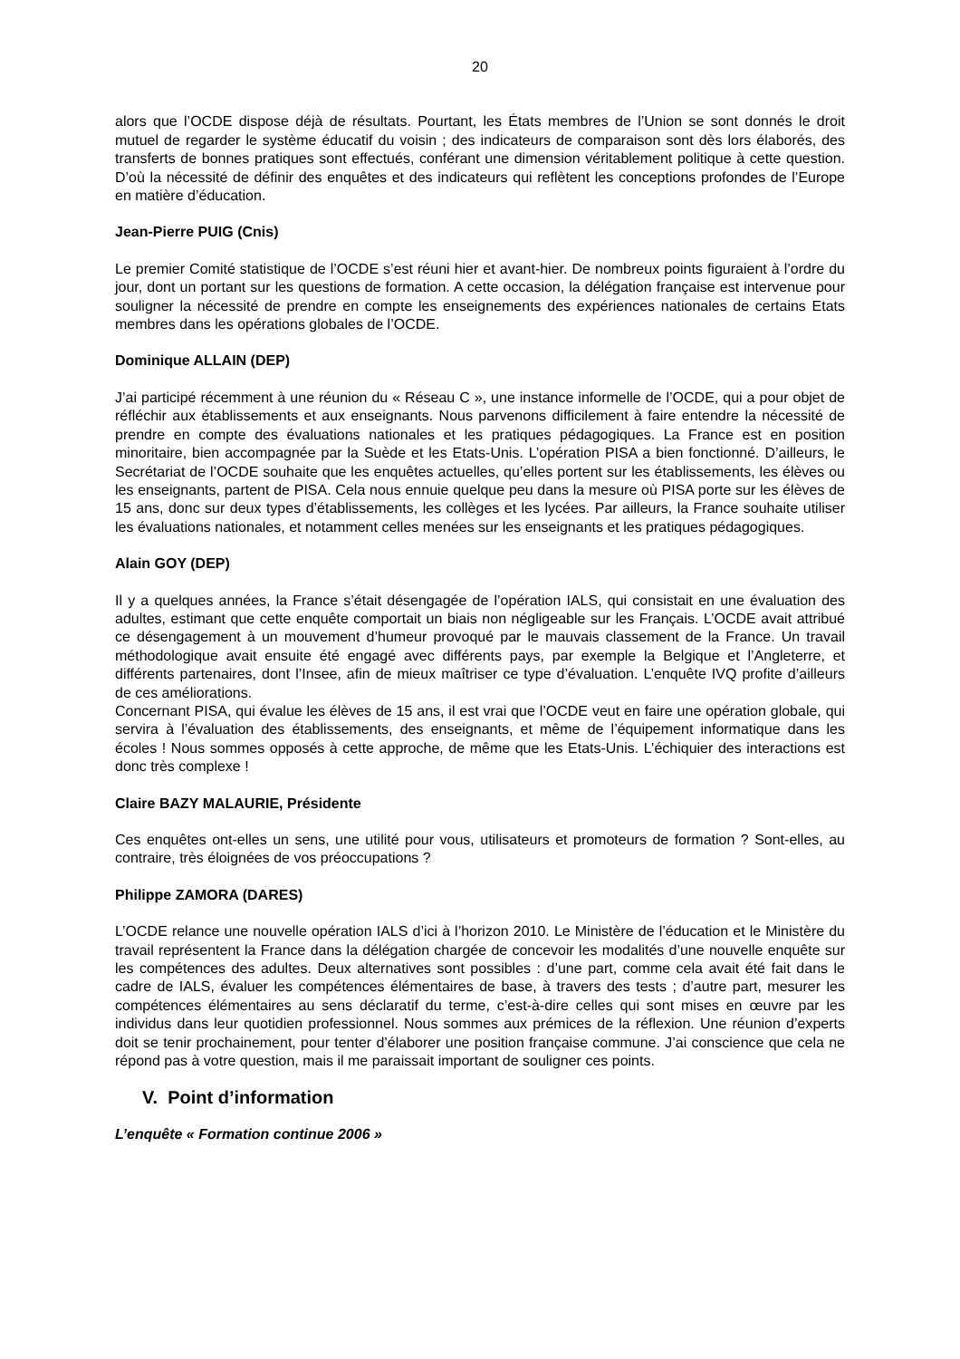20
alors que l’OCDE dispose déjà de résultats. Pourtant, les États membres de l’Union se sont donnés le droit mutuel de regarder le système éducatif du voisin ; des indicateurs de comparaison sont dès lors élaborés, des transferts de bonnes pratiques sont effectués, conférant une dimension véritablement politique à cette question. D’où la nécessité de définir des enquêtes et des indicateurs qui reflètent les conceptions profondes de l’Europe en matière d’éducation.
Jean-Pierre PUIG (Cnis)
Le premier Comité statistique de l’OCDE s’est réuni hier et avant-hier. De nombreux points figuraient à l’ordre du jour, dont un portant sur les questions de formation. A cette occasion, la délégation française est intervenue pour souligner la nécessité de prendre en compte les enseignements des expériences nationales de certains Etats membres dans les opérations globales de l’OCDE.
Dominique ALLAIN (DEP)
J’ai participé récemment à une réunion du « Réseau C », une instance informelle de l’OCDE, qui a pour objet de réfléchir aux établissements et aux enseignants. Nous parvenons difficilement à faire entendre la nécessité de prendre en compte des évaluations nationales et les pratiques pédagogiques. La France est en position minoritaire, bien accompagnée par la Suède et les Etats-Unis. L’opération PISA a bien fonctionné. D’ailleurs, le Secrétariat de l’OCDE souhaite que les enquêtes actuelles, qu’elles portent sur les établissements, les élèves ou les enseignants, partent de PISA. Cela nous ennuie quelque peu dans la mesure où PISA porte sur les élèves de 15 ans, donc sur deux types d’établissements, les collèges et les lycées. Par ailleurs, la France souhaite utiliser les évaluations nationales, et notamment celles menées sur les enseignants et les pratiques pédagogiques.
Alain GOY (DEP)
Il y a quelques années, la France s’était désengagée de l’opération IALS, qui consistait en une évaluation des adultes, estimant que cette enquête comportait un biais non négligeable sur les Français. L’OCDE avait attribué ce désengagement à un mouvement d’humeur provoqué par le mauvais classement de la France. Un travail méthodologique avait ensuite été engagé avec différents pays, par exemple la Belgique et l’Angleterre, et différents partenaires, dont l’Insee, afin de mieux maîtriser ce type d’évaluation. L’enquête IVQ profite d’ailleurs de ces améliorations.
Concernant PISA, qui évalue les élèves de 15 ans, il est vrai que l’OCDE veut en faire une opération globale, qui servira à l’évaluation des établissements, des enseignants, et même de l’équipement informatique dans les écoles ! Nous sommes opposés à cette approche, de même que les Etats-Unis. L’échiquier des interactions est donc très complexe !
Claire BAZY MALAURIE, Présidente
Ces enquêtes ont-elles un sens, une utilité pour vous, utilisateurs et promoteurs de formation ? Sont-elles, au contraire, très éloignées de vos préoccupations ?
Philippe ZAMORA (DARES)
L’OCDE relance une nouvelle opération IALS d’ici à l’horizon 2010. Le Ministère de l’éducation et le Ministère du travail représentent la France dans la délégation chargée de concevoir les modalités d’une nouvelle enquête sur les compétences des adultes. Deux alternatives sont possibles : d’une part, comme cela avait été fait dans le cadre de IALS, évaluer les compétences élémentaires de base, à travers des tests ; d’autre part, mesurer les compétences élémentaires au sens déclaratif du terme, c’est-à-dire celles qui sont mises en œuvre par les individus dans leur quotidien professionnel. Nous sommes aux prémices de la réflexion. Une réunion d’experts doit se tenir prochainement, pour tenter d’élaborer une position française commune. J’ai conscience que cela ne répond pas à votre question, mais il me paraissait important de souligner ces points.
V. Point d’information
L’enquête « Formation continue 2006 »